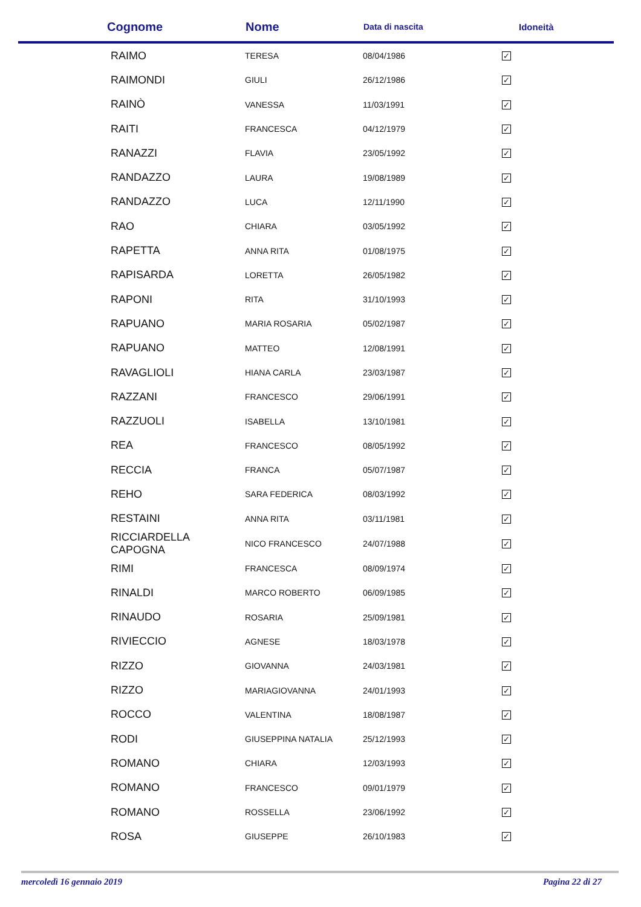| Cognome | Nome | Data di nascita | Idoneità |
| --- | --- | --- | --- |
| RAIMO | TERESA | 08/04/1986 | ✓ |
| RAIMONDI | GIULI | 26/12/1986 | ✓ |
| RAINÒ | VANESSA | 11/03/1991 | ✓ |
| RAITI | FRANCESCA | 04/12/1979 | ✓ |
| RANAZZI | FLAVIA | 23/05/1992 | ✓ |
| RANDAZZO | LAURA | 19/08/1989 | ✓ |
| RANDAZZO | LUCA | 12/11/1990 | ✓ |
| RAO | CHIARA | 03/05/1992 | ✓ |
| RAPETTA | ANNA RITA | 01/08/1975 | ✓ |
| RAPISARDA | LORETTA | 26/05/1982 | ✓ |
| RAPONI | RITA | 31/10/1993 | ✓ |
| RAPUANO | MARIA ROSARIA | 05/02/1987 | ✓ |
| RAPUANO | MATTEO | 12/08/1991 | ✓ |
| RAVAGLIOLI | HIANA CARLA | 23/03/1987 | ✓ |
| RAZZANI | FRANCESCO | 29/06/1991 | ✓ |
| RAZZUOLI | ISABELLA | 13/10/1981 | ✓ |
| REA | FRANCESCO | 08/05/1992 | ✓ |
| RECCIA | FRANCA | 05/07/1987 | ✓ |
| REHO | SARA FEDERICA | 08/03/1992 | ✓ |
| RESTAINI | ANNA RITA | 03/11/1981 | ✓ |
| RICCIARDELLA CAPOGNA | NICO FRANCESCO | 24/07/1988 | ✓ |
| RIMI | FRANCESCA | 08/09/1974 | ✓ |
| RINALDI | MARCO ROBERTO | 06/09/1985 | ✓ |
| RINAUDO | ROSARIA | 25/09/1981 | ✓ |
| RIVIECCIO | AGNESE | 18/03/1978 | ✓ |
| RIZZO | GIOVANNA | 24/03/1981 | ✓ |
| RIZZO | MARIAGIOVANNA | 24/01/1993 | ✓ |
| ROCCO | VALENTINA | 18/08/1987 | ✓ |
| RODI | GIUSEPPINA NATALIA | 25/12/1993 | ✓ |
| ROMANO | CHIARA | 12/03/1993 | ✓ |
| ROMANO | FRANCESCO | 09/01/1979 | ✓ |
| ROMANO | ROSSELLA | 23/06/1992 | ✓ |
| ROSA | GIUSEPPE | 26/10/1983 | ✓ |
mercoledì 16 gennaio 2019 Pagina 22 di 27